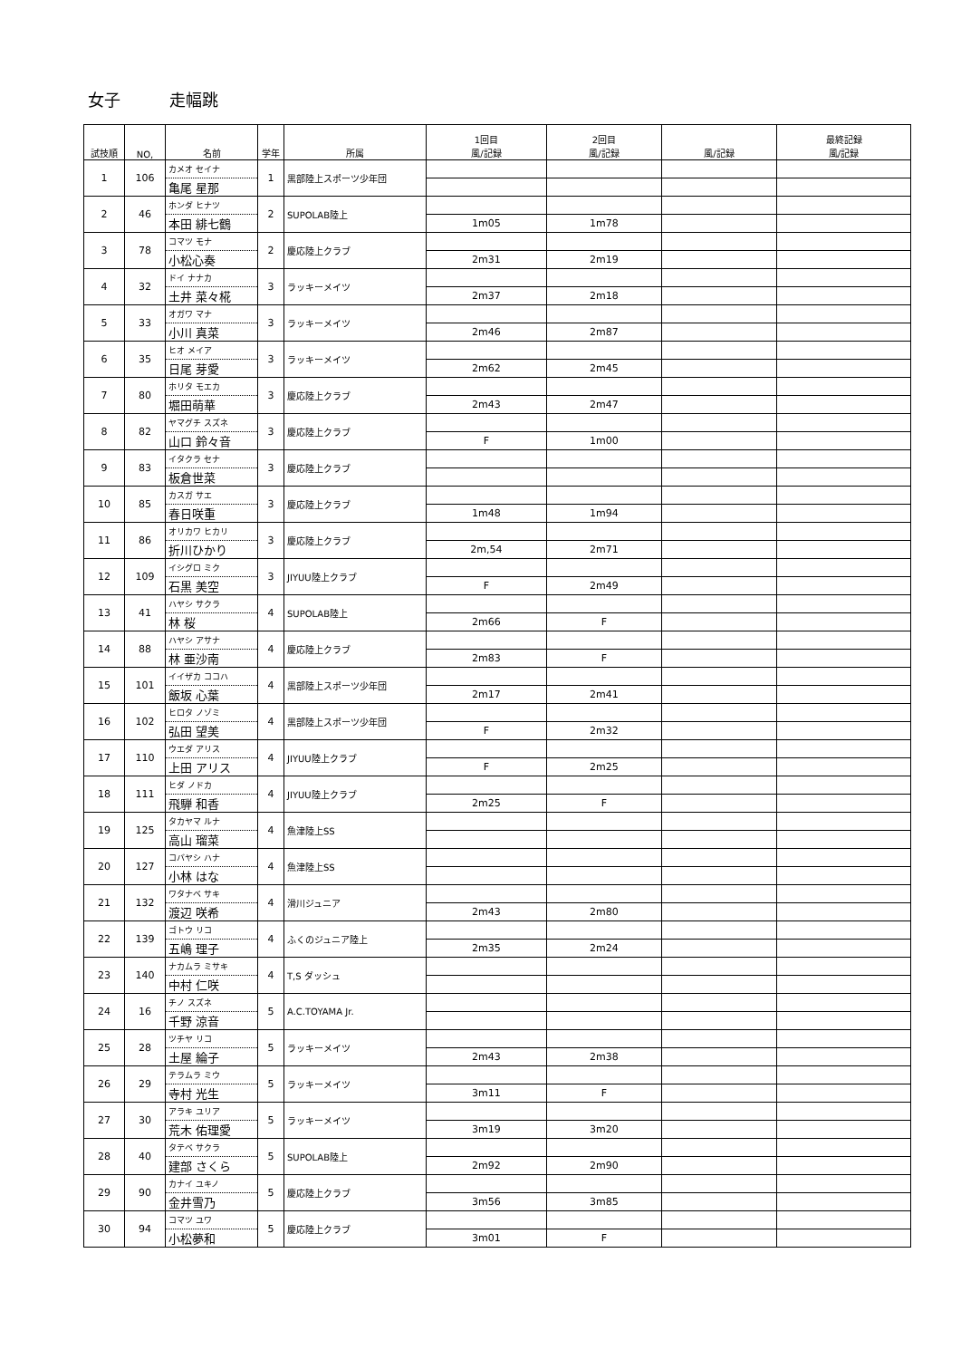女子 走幅跳
| 試技順 | NO, | 名前 | 学年 | 所属 | 1回目 風/記録 | 2回目 風/記録 | 風/記録 | 最終記録 風/記録 |
| --- | --- | --- | --- | --- | --- | --- | --- | --- |
| 1 | 106 | カメオ セイナ | 1 | 黒部陸上スポーツ少年団 | | | | |
| | | 亀尾 星那 | | | | | | |
| 2 | 46 | ホンダ ヒナツ | 2 | SUPOLAB陸上 | | | | |
| | | 本田 緋七鶴 | | | 1m05 | 1m78 | | |
| 3 | 78 | コマツ モナ | 2 | 慶応陸上クラブ | | | | |
| | | 小松心奏 | | | 2m31 | 2m19 | | |
| 4 | 32 | ドイ ナナカ | 3 | ラッキーメイツ | | | | |
| | | 土井 菜々椛 | | | 2m37 | 2m18 | | |
| 5 | 33 | オガワ マナ | 3 | ラッキーメイツ | | | | |
| | | 小川 真菜 | | | 2m46 | 2m87 | | |
| 6 | 35 | ヒオ メイア | 3 | ラッキーメイツ | | | | |
| | | 日尾 芽愛 | | | 2m62 | 2m45 | | |
| 7 | 80 | ホリタ モエカ | 3 | 慶応陸上クラブ | | | | |
| | | 堀田萌華 | | | 2m43 | 2m47 | | |
| 8 | 82 | ヤマグチ スズネ | 3 | 慶応陸上クラブ | | | | |
| | | 山口 鈴々音 | | | F | 1m00 | | |
| 9 | 83 | イタクラ セナ | 3 | 慶応陸上クラブ | | | | |
| | | 板倉世菜 | | | | | | |
| 10 | 85 | カスガ サエ | 3 | 慶応陸上クラブ | | | | |
| | | 春日咲重 | | | 1m48 | 1m94 | | |
| 11 | 86 | オリカワ ヒカリ | 3 | 慶応陸上クラブ | | | | |
| | | 折川ひかり | | | 2m,54 | 2m71 | | |
| 12 | 109 | イシグロ ミク | 3 | JIYUU陸上クラブ | | | | |
| | | 石黒 美空 | | | F | 2m49 | | |
| 13 | 41 | ハヤシ サクラ | 4 | SUPOLAB陸上 | | | | |
| | | 林 桜 | | | 2m66 | F | | |
| 14 | 88 | ハヤシ アサナ | 4 | 慶応陸上クラブ | | | | |
| | | 林 亜沙南 | | | 2m83 | F | | |
| 15 | 101 | イイザカ ココハ | 4 | 黒部陸上スポーツ少年団 | | | | |
| | | 飯坂 心葉 | | | 2m17 | 2m41 | | |
| 16 | 102 | ヒロタ ノゾミ | 4 | 黒部陸上スポーツ少年団 | | | | |
| | | 弘田 望美 | | | F | 2m32 | | |
| 17 | 110 | ウエダ アリス | 4 | JIYUU陸上クラブ | | | | |
| | | 上田 アリス | | | F | 2m25 | | |
| 18 | 111 | ヒダ ノドカ | 4 | JIYUU陸上クラブ | | | | |
| | | 飛騨 和香 | | | 2m25 | F | | |
| 19 | 125 | タカヤマ ルナ | 4 | 魚津陸上SS | | | | |
| | | 高山 瑠菜 | | | | | | |
| 20 | 127 | コバヤシ ハナ | 4 | 魚津陸上SS | | | | |
| | | 小林 はな | | | | | | |
| 21 | 132 | ワタナベ サキ | 4 | 滑川ジュニア | | | | |
| | | 渡辺 咲希 | | | 2m43 | 2m80 | | |
| 22 | 139 | ゴトウ リコ | 4 | ふくのジュニア陸上 | | | | |
| | | 五嶋 理子 | | | 2m35 | 2m24 | | |
| 23 | 140 | ナカムラ ミサキ | 4 | T,S ダッシュ | | | | |
| | | 中村 仁咲 | | | | | | |
| 24 | 16 | チノ スズネ | 5 | A.C.TOYAMA Jr. | | | | |
| | | 千野 涼音 | | | | | | |
| 25 | 28 | ツチヤ リコ | 5 | ラッキーメイツ | | | | |
| | | 土屋 綸子 | | | 2m43 | 2m38 | | |
| 26 | 29 | テラムラ ミウ | 5 | ラッキーメイツ | | | | |
| | | 寺村 光生 | | | 3m11 | F | | |
| 27 | 30 | アラキ ユリア | 5 | ラッキーメイツ | | | | |
| | | 荒木 佑理愛 | | | 3m19 | 3m20 | | |
| 28 | 40 | タテベ サクラ | 5 | SUPOLAB陸上 | | | | |
| | | 建部 さくら | | | 2m92 | 2m90 | | |
| 29 | 90 | カナイ ユキノ | 5 | 慶応陸上クラブ | | | | |
| | | 金井雪乃 | | | 3m56 | 3m85 | | |
| 30 | 94 | コマツ ユワ | 5 | 慶応陸上クラブ | | | | |
| | | 小松夢和 | | | 3m01 | F | | |